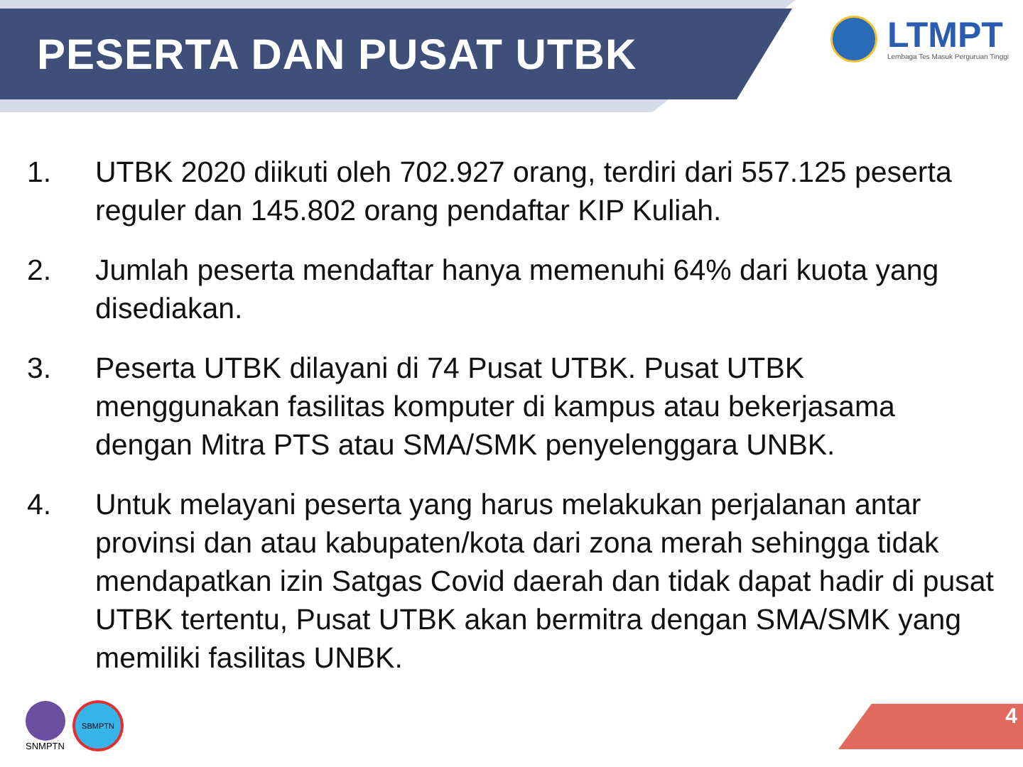PESERTA DAN PUSAT UTBK
LTMPT
Lembaga Tes Masuk Perguruan Tinggi
1. UTBK 2020 diikuti oleh 702.927 orang, terdiri dari 557.125 peserta reguler dan 145.802 orang pendaftar KIP Kuliah.
2. Jumlah peserta mendaftar hanya memenuhi 64% dari kuota yang disediakan.
3. Peserta UTBK dilayani di 74 Pusat UTBK. Pusat UTBK menggunakan fasilitas komputer di kampus atau bekerjasama dengan Mitra PTS atau SMA/SMK penyelenggara UNBK.
4. Untuk melayani peserta yang harus melakukan perjalanan antar provinsi dan atau kabupaten/kota dari zona merah sehingga tidak mendapatkan izin Satgas Covid daerah dan tidak dapat hadir di pusat UTBK tertentu, Pusat UTBK akan bermitra dengan SMA/SMK yang memiliki fasilitas UNBK.
SNMPTN
SBMPTN
4